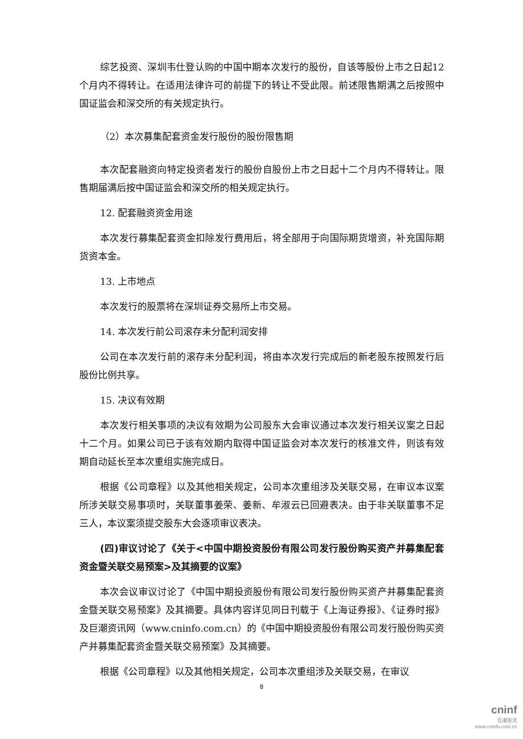综艺投资、深圳韦仕登认购的中国中期本次发行的股份，自该等股份上市之日起12个月内不得转让。在适用法律许可的前提下的转让不受此限。前述限售期满之后按照中国证监会和深交所的有关规定执行。
（2）本次募集配套资金发行股份的股份限售期
本次配套融资向特定投资者发行的股份自股份上市之日起十二个月内不得转让。限售期届满后按中国证监会和深交所的相关规定执行。
12. 配套融资资金用途
本次发行募集配套资金扣除发行费用后，将全部用于向国际期货增资，补充国际期货资本金。
13. 上市地点
本次发行的股票将在深圳证券交易所上市交易。
14. 本次发行前公司滚存未分配利润安排
公司在本次发行前的滚存未分配利润，将由本次发行完成后的新老股东按照发行后股份比例共享。
15. 决议有效期
本次发行相关事项的决议有效期为公司股东大会审议通过本次发行相关议案之日起十二个月。如果公司已于该有效期内取得中国证监会对本次发行的核准文件，则该有效期自动延长至本次重组实施完成日。
根据《公司章程》以及其他相关规定，公司本次重组涉及关联交易，在审议本议案所涉关联交易事项时，关联董事姜荣、姜新、牟淑云已回避表决。由于非关联董事不足三人，本议案须提交股东大会逐项审议表决。
(四)审议讨论了《关于<中国中期投资股份有限公司发行股份购买资产并募集配套资金暨关联交易预案>及其摘要的议案》
本次会议审议讨论了《中国中期投资股份有限公司发行股份购买资产并募集配套资金暨关联交易预案》及其摘要。具体内容详见同日刊载于《上海证券报》、《证券时报》及巨潮资讯网（www.cninfo.com.cn）的《中国中期投资股份有限公司发行股份购买资产并募集配套资金暨关联交易预案》及其摘要。
根据《公司章程》以及其他相关规定，公司本次重组涉及关联交易，在审议
8
cninf
巨潮资讯
www.cninfo.com.cn